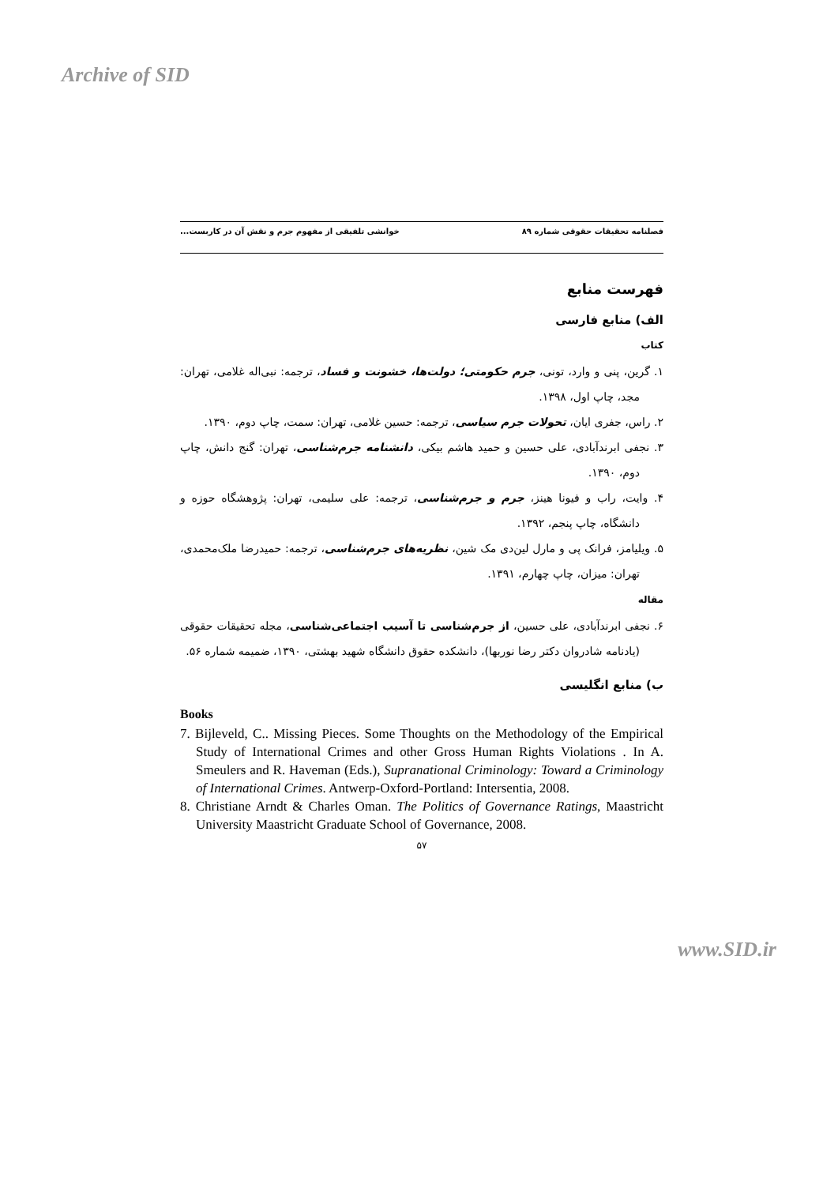Archive of SID
فصلنامه تحقیقات حقوقی شماره ۸۹ خوانشی تلفیقی از مفهوم جرم و نقش آن در کاربست...
فهرست منابع
الف) منابع فارسی
کتاب
۱. گرین، پنی و وارد، تونی، جرم حکومتی؛ دولت‌ها، خشونت و فساد، ترجمه: نبی‌اله غلامی، تهران: مجد، چاپ اول، ۱۳۹۸.
۲. راس، جفری ایان، تحولات جرم سیاسی، ترجمه: حسین غلامی، تهران: سمت، چاپ دوم، ۱۳۹۰.
۳. نجفی ابرندآبادی، علی حسین و حمید هاشم بیکی، دانشنامه جرم‌شناسی، تهران: گنج دانش، چاپ دوم، ۱۳۹۰.
۴. وایت، راب و فیونا هینز، جرم و جرم‌شناسی، ترجمه: علی سلیمی، تهران: پژوهشگاه حوزه و دانشگاه، چاپ پنجم، ۱۳۹۲.
۵. ویلیامز، فرانک پی و مارل لین‌دی مک شین، نظریه‌های جرم‌شناسی، ترجمه: حمیدرضا ملک‌محمدی، تهران: میزان، چاپ چهارم، ۱۳۹۱.
مقاله
۶. نجفی ابرندآبادی، علی حسین، از جرم‌شناسی تا آسیب اجتماعی‌شناسی، مجله تحقیقات حقوقی (یادنامه شادروان دکتر رضا نوربها)، دانشکده حقوق دانشگاه شهید بهشتی، ۱۳۹۰، ضمیمه شماره ۵۶.
ب) منابع انگلیسی
Books
7. Bijleveld, C.. Missing Pieces. Some Thoughts on the Methodology of the Empirical Study of International Crimes and other Gross Human Rights Violations . In A. Smeulers and R. Haveman (Eds.), Supranational Criminology: Toward a Criminology of International Crimes. Antwerp-Oxford-Portland: Intersentia, 2008.
8. Christiane Arndt & Charles Oman. The Politics of Governance Ratings, Maastricht University Maastricht Graduate School of Governance, 2008.
۵۷
www.SID.ir